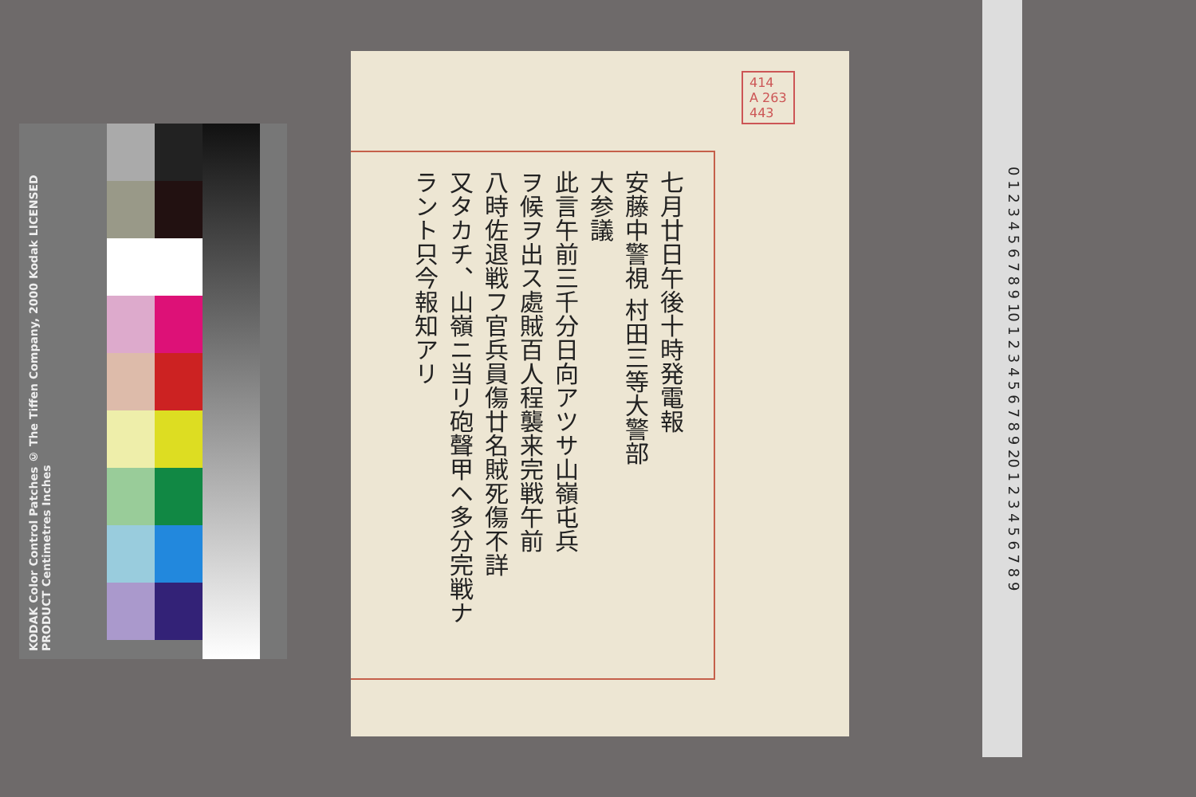KODAK Color Control Patches © The Tiffen Company, 2000 Kodak LICENSED PRODUCT Centimetres Inches
414
A 263
443
七月廿日午後十時発電報
安藤中警視 村田三等大警部
大参議
此言午前三千分日向アツサ山嶺屯兵
ヲ候ヲ出ス處賊百人程襲来完戦午前
八時佐退戦フ官兵員傷廿名賊死傷不詳
又タカチ、山嶺ニ当リ砲聲甲ヘ多分完戦ナ
ラント只今報知アリ
0 1 2 3 4 5 6 7 8 9 10 1 2 3 4 5 6 7 8 9 20 1 2 3 4 5 6 7 8 9